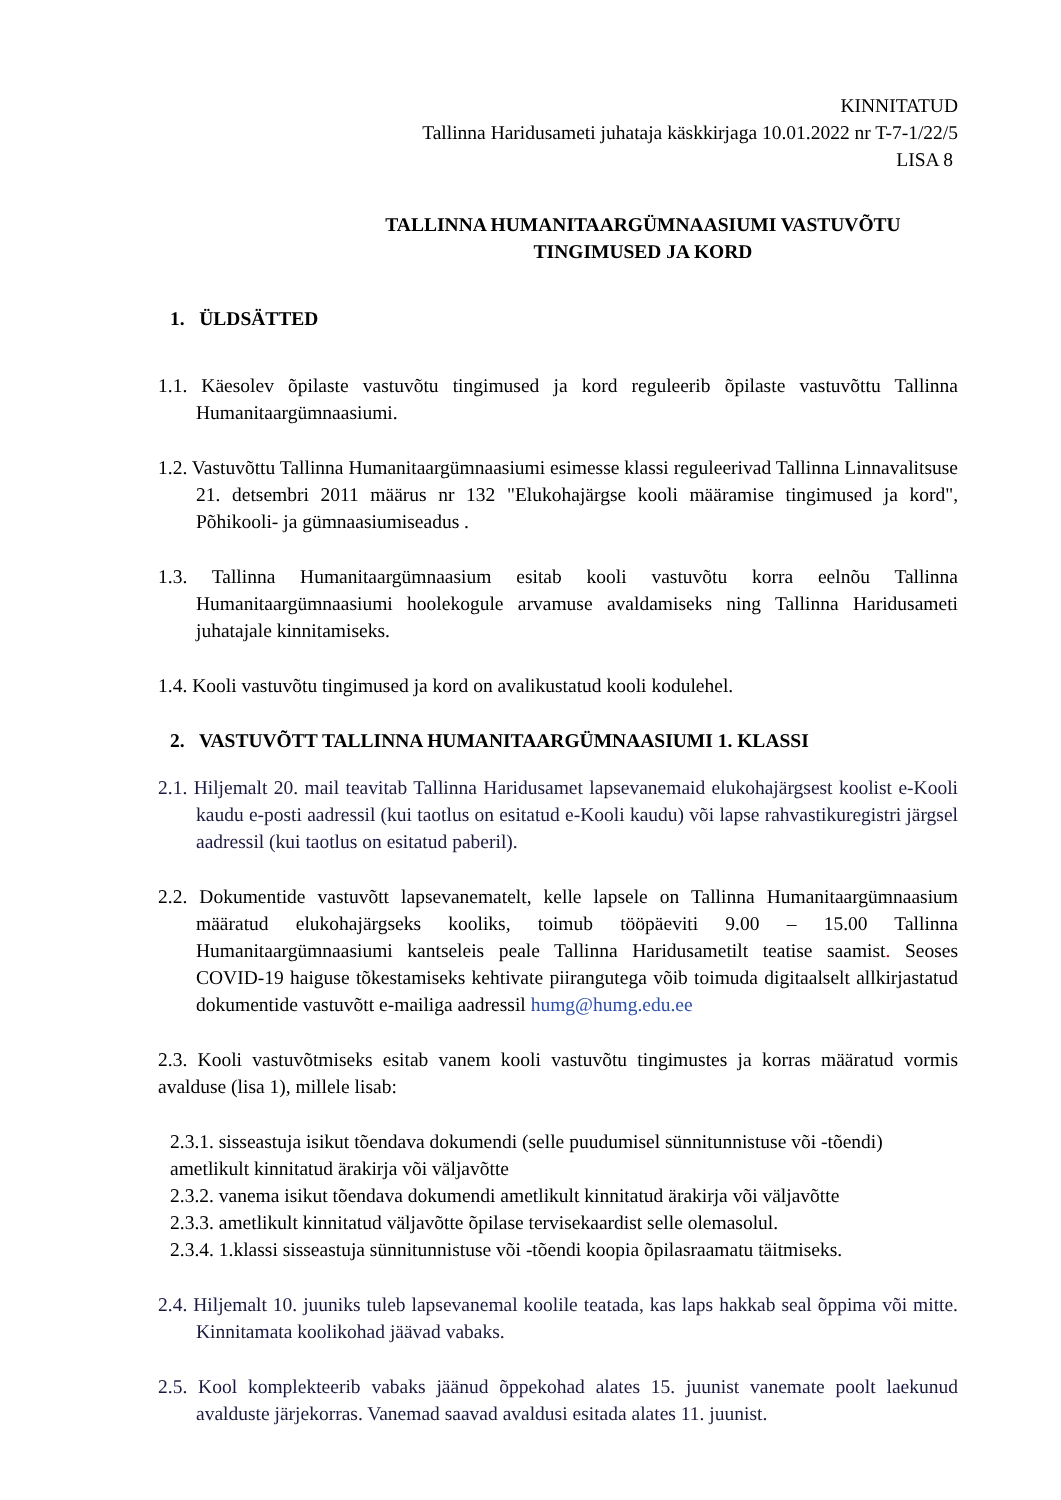KINNITATUD
Tallinna Haridusameti juhataja käskkirjaga 10.01.2022 nr T-7-1/22/5
LISA 8
TALLINNA HUMANITAARGÜMNAASIUMI VASTUVÕTU
TINGIMUSED JA KORD
1. ÜLDSÄTTED
1.1. Käesolev õpilaste vastuvõtu tingimused ja kord reguleerib õpilaste vastuvõttu Tallinna Humanitaargümnaasiumi.
1.2. Vastuvõttu Tallinna Humanitaargümnaasiumi esimesse klassi reguleerivad Tallinna Linnavalitsuse 21. detsembri 2011 määrus nr 132 "Elukohajärgse kooli määramise tingimused ja kord", Põhikooli- ja gümnaasiumiseadus .
1.3. Tallinna Humanitaargümnaasium esitab kooli vastuvõtu korra eelnõu Tallinna Humanitaargümnaasiumi hoolekogule arvamuse avaldamiseks ning Tallinna Haridusameti juhatajale kinnitamiseks.
1.4. Kooli vastuvõtu tingimused ja kord on avalikustatud kooli kodulehel.
2. VASTUVÕTT TALLINNA HUMANITAARGÜMNAASIUMI 1. KLASSI
2.1. Hiljemalt 20. mail teavitab Tallinna Haridusamet lapsevanemaid elukohajärgsest koolist e-Kooli kaudu e-posti aadressil (kui taotlus on esitatud e-Kooli kaudu) või lapse rahvastikuregistri järgsel aadressil (kui taotlus on esitatud paberil).
2.2. Dokumentide vastuvõtt lapsevanematelt, kelle lapsele on Tallinna Humanitaargümnaasium määratud elukohajärgseks kooliks, toimub tööpäeviti 9.00 – 15.00 Tallinna Humanitaargümnaasiumi kantseleis peale Tallinna Haridusametilt teatise saamist. Seoses COVID-19 haiguse tõkestamiseks kehtivate piirangutega võib toimuda digitaalselt allkirjastatud dokumentide vastuvõtt e-mailiga aadressil humg@humg.edu.ee
2.3. Kooli vastuvõtmiseks esitab vanem kooli vastuvõtu tingimustes ja korras määratud vormis avalduse (lisa 1), millele lisab:
2.3.1. sisseastuja isikut tõendava dokumendi (selle puudumisel sünnitunnistuse või -tõendi) ametlikult kinnitatud ärakirja või väljavõtte
2.3.2. vanema isikut tõendava dokumendi ametlikult kinnitatud ärakirja või väljavõtte
2.3.3. ametlikult kinnitatud väljavõtte õpilase tervisekaardist selle olemasolul.
2.3.4. 1.klassi sisseastuja sünnitunnistuse või -tõendi koopia õpilasraamatu täitmiseks.
2.4. Hiljemalt 10. juuniks tuleb lapsevanemal koolile teatada, kas laps hakkab seal õppima või mitte. Kinnitamata koolikohad jäävad vabaks.
2.5. Kool komplekteerib vabaks jäänud õppekohad alates 15. juunist vanemate poolt laekunud avalduste järjekorras. Vanemad saavad avaldusi esitada alates 11. juunist.